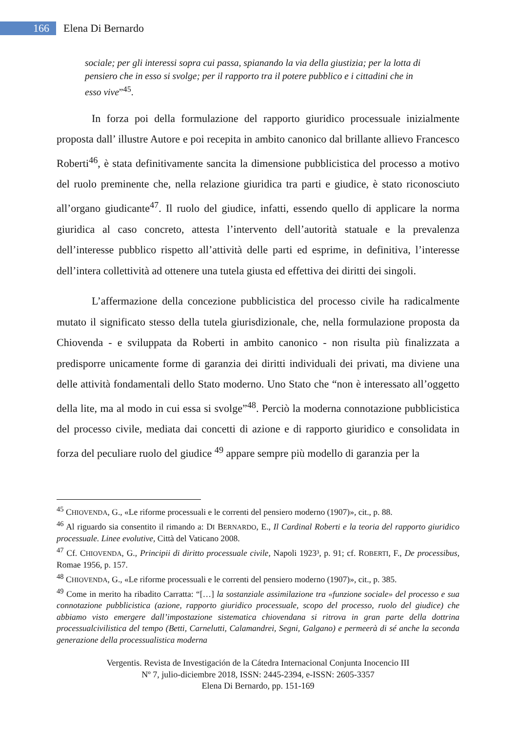166
Elena Di Bernardo
sociale; per gli interessi sopra cui passa, spianando la via della giustizia; per la lotta di pensiero che in esso si svolge; per il rapporto tra il potere pubblico e i cittadini che in esso vive”<sup>45</sup>.
In forza poi della formulazione del rapporto giuridico processuale inizialmente proposta dall’ illustre Autore e poi recepita in ambito canonico dal brillante allievo Francesco Roberti<sup>46</sup>, è stata definitivamente sancita la dimensione pubblicistica del processo a motivo del ruolo preminente che, nella relazione giuridica tra parti e giudice, è stato riconosciuto all’organo giudicante<sup>47</sup>. Il ruolo del giudice, infatti, essendo quello di applicare la norma giuridica al caso concreto, attesta l’intervento dell’autorità statuale e la prevalenza dell’interesse pubblico rispetto all’attività delle parti ed esprime, in definitiva, l’interesse dell’intera collettività ad ottenere una tutela giusta ed effettiva dei diritti dei singoli.
L’affermazione della concezione pubblicistica del processo civile ha radicalmente mutato il significato stesso della tutela giurisdizionale, che, nella formulazione proposta da Chiovenda - e sviluppata da Roberti in ambito canonico - non risulta più finalizzata a predisporre unicamente forme di garanzia dei diritti individuali dei privati, ma diviene una delle attività fondamentali dello Stato moderno. Uno Stato che “non è interessato all’oggetto della lite, ma al modo in cui essa si svolge”<sup>48</sup>. Perciò la moderna connotazione pubblicistica del processo civile, mediata dai concetti di azione e di rapporto giuridico e consolidata in forza del peculiare ruolo del giudice <sup>49</sup> appare sempre più modello di garanzia per la
<sup>45</sup> CHIOVENDA, G., «Le riforme processuali e le correnti del pensiero moderno (1907)», cit., p. 88.
<sup>46</sup> Al riguardo sia consentito il rimando a: DI BERNARDO, E., Il Cardinal Roberti e la teoria del rapporto giuridico processuale. Linee evolutive, Città del Vaticano 2008.
<sup>47</sup> Cf. CHIOVENDA, G., Principii di diritto processuale civile, Napoli 1923³, p. 91; cf. ROBERTI, F., De processibus, Romae 1956, p. 157.
<sup>48</sup> CHIOVENDA, G., «Le riforme processuali e le correnti del pensiero moderno (1907)», cit., p. 385.
<sup>49</sup> Come in merito ha ribadito Carratta: “[…] la sostanziale assimilazione tra «funzione sociale» del processo e sua connotazione pubblicistica (azione, rapporto giuridico processuale, scopo del processo, ruolo del giudice) che abbiamo visto emergere dall’impostazione sistematica chiovendana si ritrova in gran parte della dottrina processualcivilistica del tempo (Betti, Carnelutti, Calamandrei, Segni, Galgano) e permeerà di sé anche la seconda generazione della processualistica moderna
Vergentis. Revista de Investigación de la Cátedra Internacional Conjunta Inocencio III
Nº 7, julio-diciembre 2018, ISSN: 2445-2394, e-ISSN: 2605-3357
Elena Di Bernardo, pp. 151-169